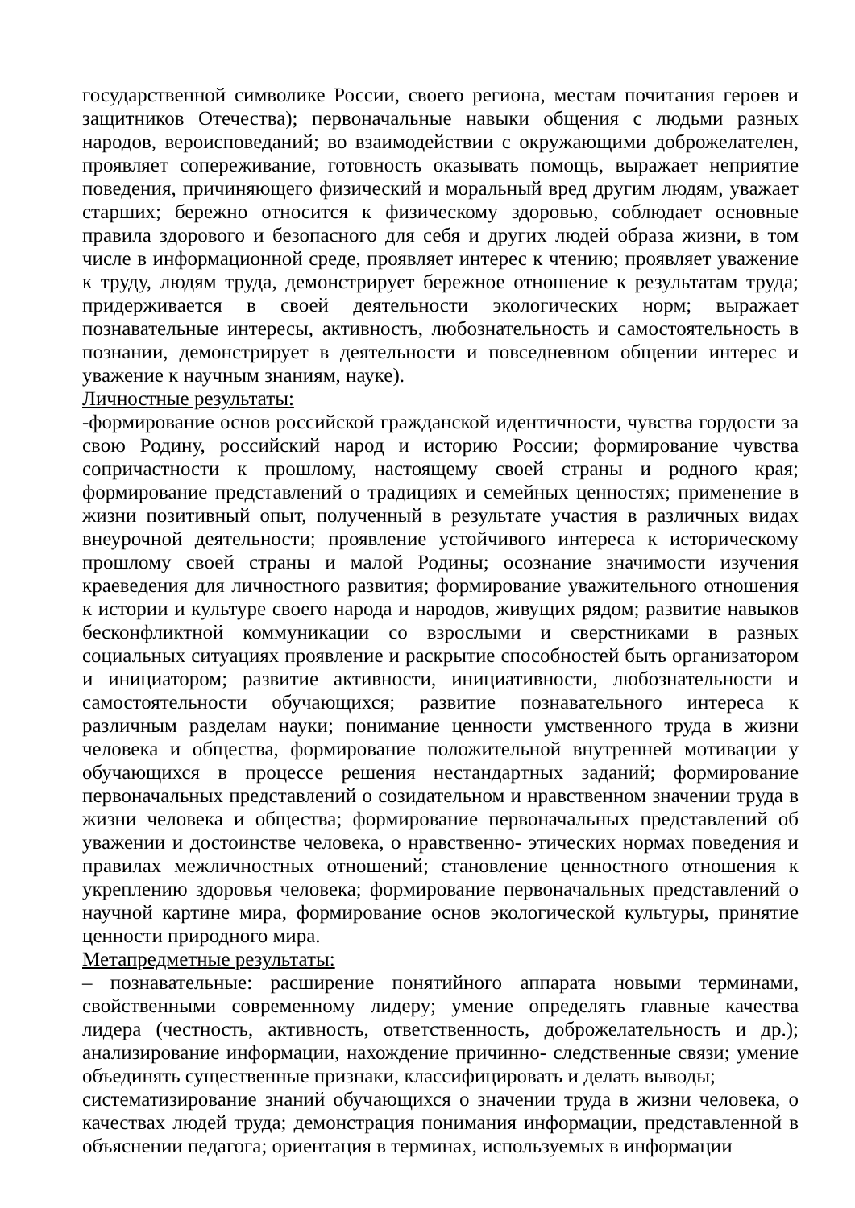государственной символике России, своего региона, местам почитания героев и защитников Отечества); первоначальные навыки общения с людьми разных народов, вероисповеданий; во взаимодействии с окружающими доброжелателен, проявляет сопереживание, готовность оказывать помощь, выражает неприятие поведения, причиняющего физический и моральный вред другим людям, уважает старших; бережно относится к физическому здоровью, соблюдает основные правила здорового и безопасного для себя и других людей образа жизни, в том числе в информационной среде, проявляет интерес к чтению; проявляет уважение к труду, людям труда, демонстрирует бережное отношение к результатам труда; придерживается в своей деятельности экологических норм; выражает познавательные интересы, активность, любознательность и самостоятельность в познании, демонстрирует в деятельности и повседневном общении интерес и уважение к научным знаниям, науке).
Личностные результаты:
-формирование основ российской гражданской идентичности, чувства гордости за свою Родину, российский народ и историю России; формирование чувства сопричастности к прошлому, настоящему своей страны и родного края; формирование представлений о традициях и семейных ценностях; применение в жизни позитивный опыт, полученный в результате участия в различных видах внеурочной деятельности; проявление устойчивого интереса к историческому прошлому своей страны и малой Родины; осознание значимости изучения краеведения для личностного развития; формирование уважительного отношения к истории и культуре своего народа и народов, живущих рядом; развитие навыков бесконфликтной коммуникации со взрослыми и сверстниками в разных социальных ситуациях проявление и раскрытие способностей быть организатором и инициатором; развитие активности, инициативности, любознательности и самостоятельности обучающихся; развитие познавательного интереса к различным разделам науки; понимание ценности умственного труда в жизни человека и общества, формирование положительной внутренней мотивации у обучающихся в процессе решения нестандартных заданий; формирование первоначальных представлений о созидательном и нравственном значении труда в жизни человека и общества; формирование первоначальных представлений об уважении и достоинстве человека, о нравственно- этических нормах поведения и правилах межличностных отношений; становление ценностного отношения к укреплению здоровья человека; формирование первоначальных представлений о научной картине мира, формирование основ экологической культуры, принятие ценности природного мира.
Метапредметные результаты:
– познавательные: расширение понятийного аппарата новыми терминами, свойственными современному лидеру; умение определять главные качества лидера (честность, активность, ответственность, доброжелательность и др.); анализирование информации, нахождение причинно- следственные связи; умение объединять существенные признаки, классифицировать и делать выводы;
систематизирование знаний обучающихся о значении труда в жизни человека, о качествах людей труда; демонстрация понимания информации, представленной в объяснении педагога; ориентация в терминах, используемых в информации